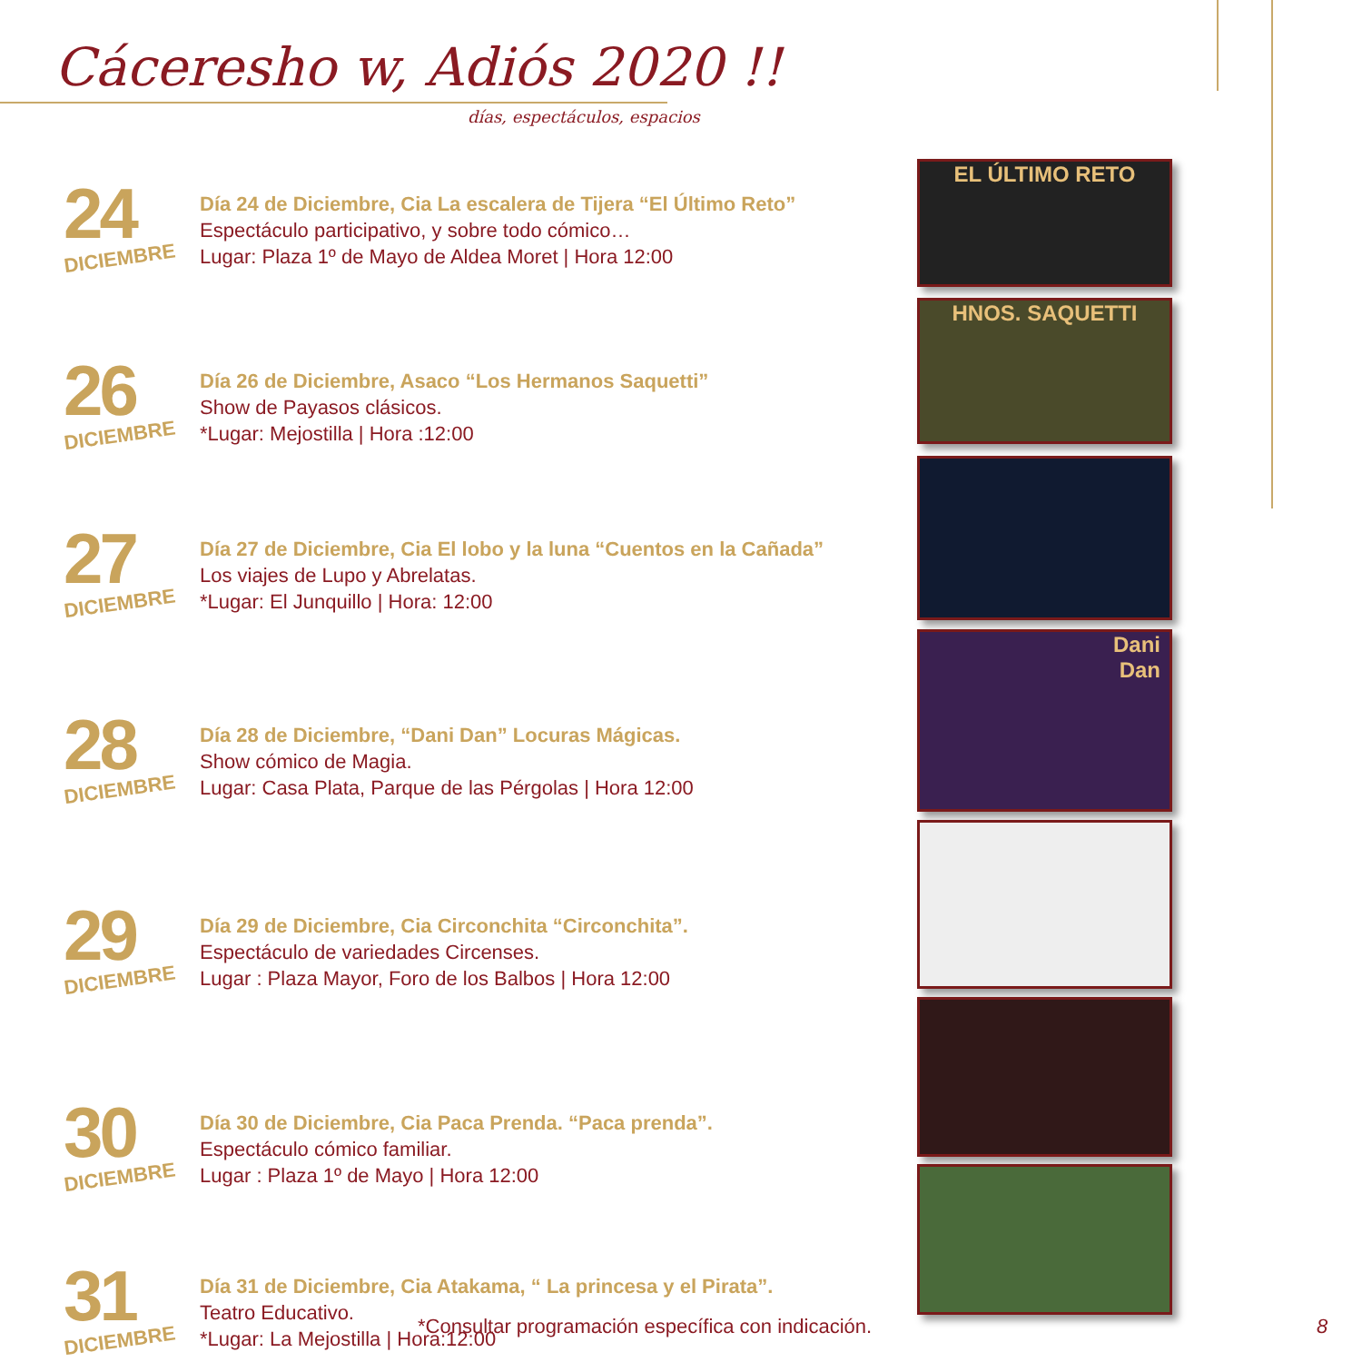Cáceresho w, Adiós 2020 !!
días, espectáculos, espacios
24
DICIEMBRE
Día 24 de Diciembre, Cia La escalera de Tijera “El Último Reto”
Espectáculo participativo, y sobre todo cómico…
Lugar: Plaza 1º de Mayo de Aldea Moret | Hora 12:00
26
DICIEMBRE
Día 26 de Diciembre, Asaco “Los Hermanos Saquetti”
Show de Payasos clásicos.
*Lugar: Mejostilla | Hora :12:00
27
DICIEMBRE
Día 27 de Diciembre, Cia El lobo y la luna “Cuentos en la Cañada”
Los viajes de Lupo y Abrelatas.
*Lugar: El Junquillo | Hora: 12:00
28
DICIEMBRE
Día 28 de Diciembre, “Dani Dan” Locuras Mágicas.
Show cómico de Magia.
Lugar: Casa Plata, Parque de las Pérgolas | Hora 12:00
29
DICIEMBRE
Día 29 de Diciembre, Cia Circonchita “Circonchita”.
Espectáculo de variedades Circenses.
Lugar : Plaza Mayor, Foro de los Balbos | Hora 12:00
30
DICIEMBRE
Día 30 de Diciembre, Cia Paca Prenda. “Paca prenda”.
Espectáculo cómico familiar.
Lugar : Plaza 1º de Mayo | Hora 12:00
31
DICIEMBRE
Día 31 de Diciembre, Cia Atakama, “ La princesa y el Pirata”.
Teatro Educativo.
*Lugar: La Mejostilla | Hora:12:00
EL ÚLTIMO RETO
HNOS. SAQUETTI
Dani
Dan
*Consultar programación específica con indicación.
8